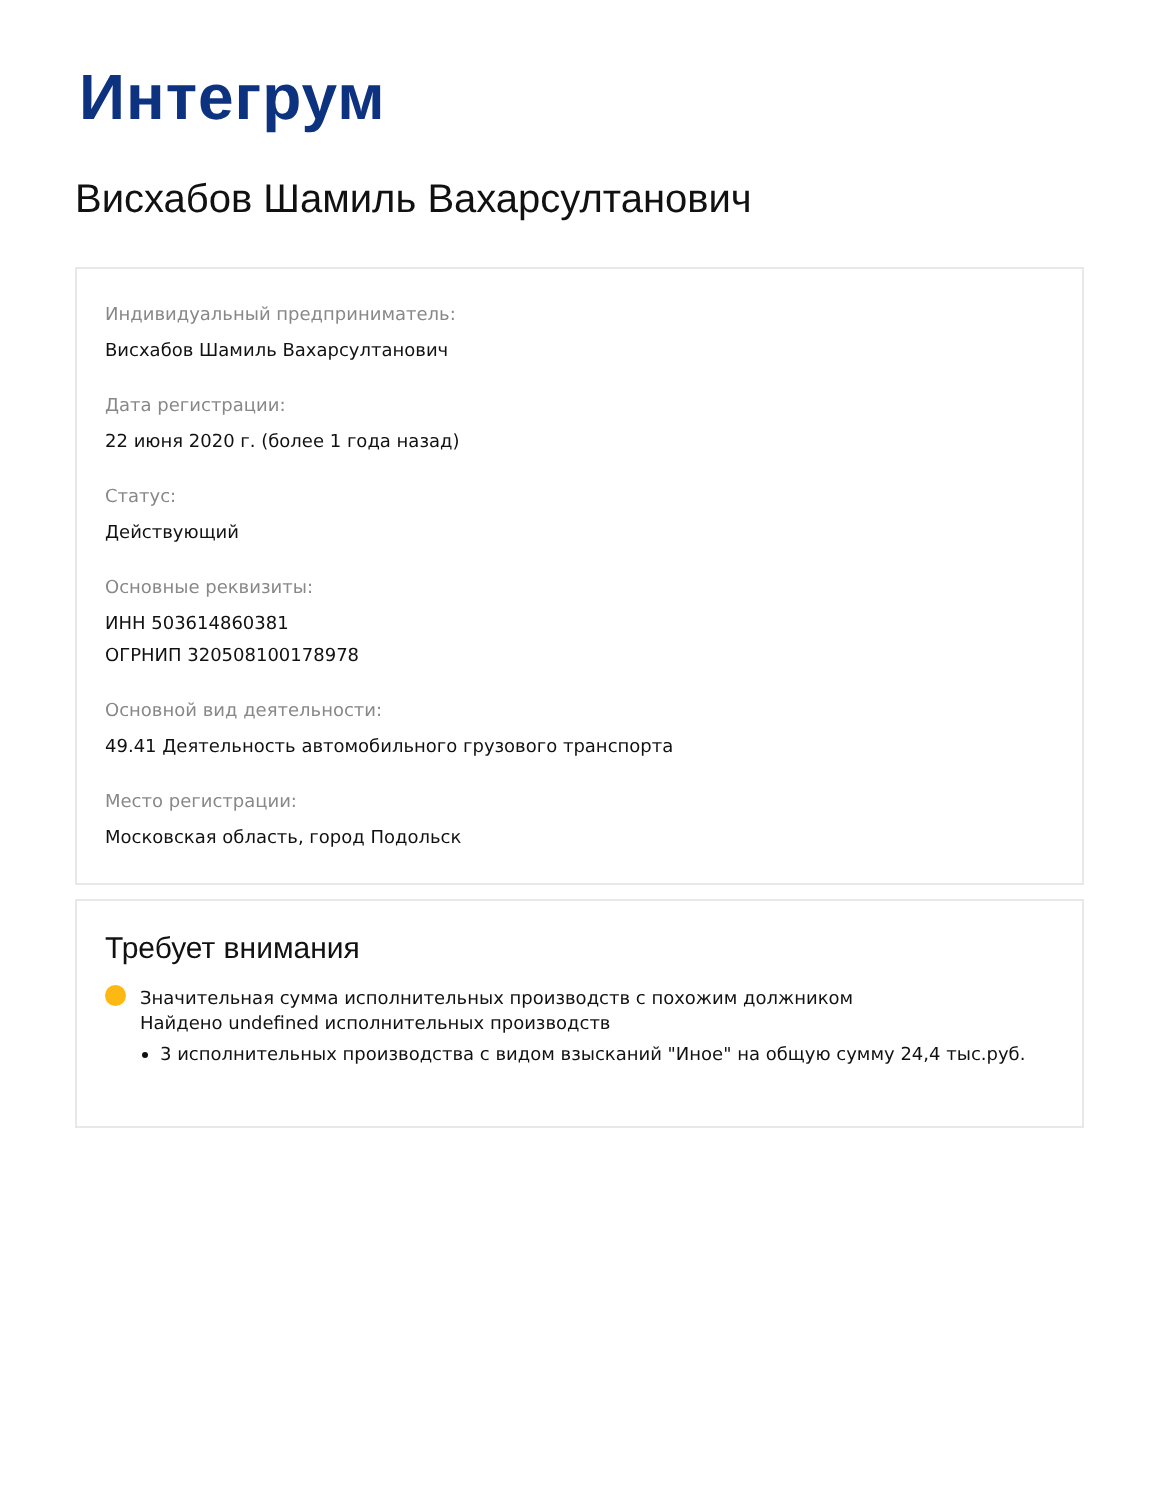Интегрум
Висхабов Шамиль Вахарсултанович
Индивидуальный предприниматель:
Висхабов Шамиль Вахарсултанович
Дата регистрации:
22 июня 2020 г. (более 1 года назад)
Статус:
Действующий
Основные реквизиты:
ИНН 503614860381
ОГРНИП 320508100178978
Основной вид деятельности:
49.41 Деятельность автомобильного грузового транспорта
Место регистрации:
Московская область, город Подольск
Требует внимания
Значительная сумма исполнительных производств с похожим должником
Найдено undefined исполнительных производств
3 исполнительных производства с видом взысканий "Иное" на общую сумму 24,4 тыс.руб.